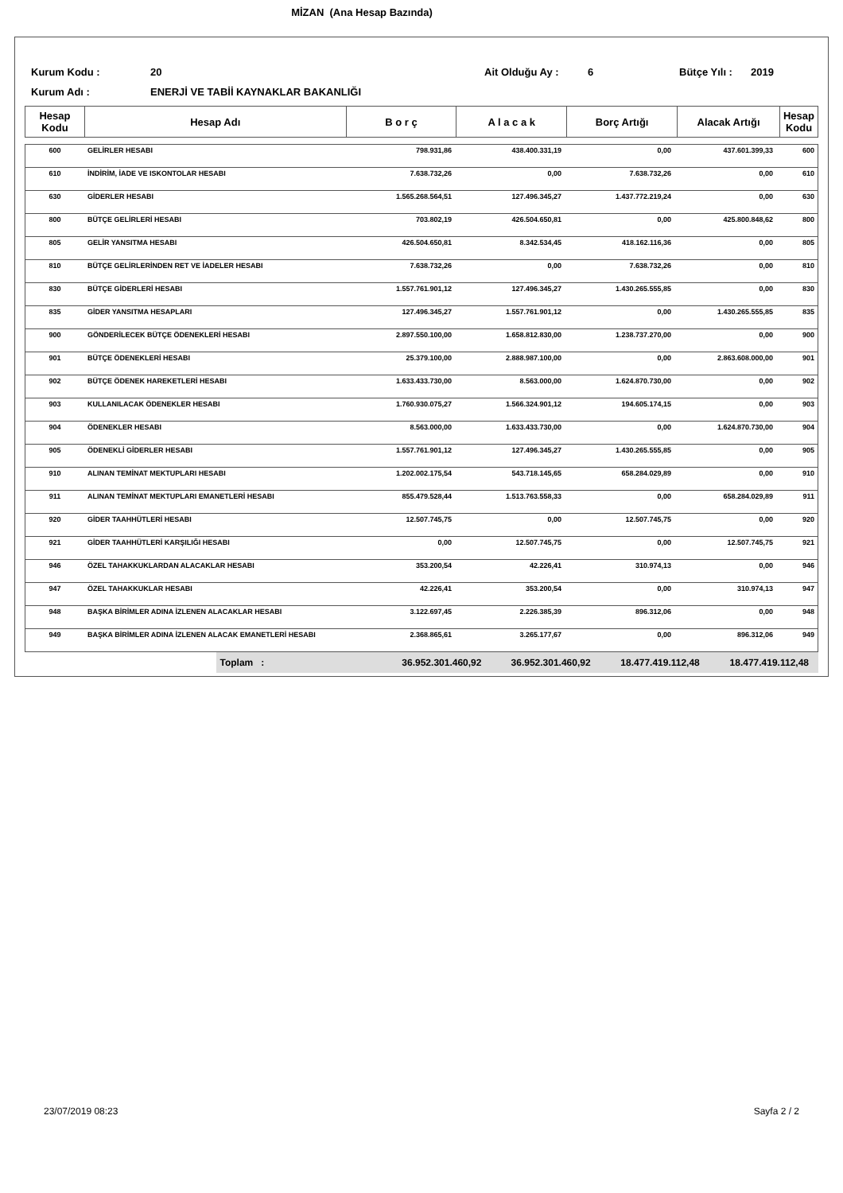MİZAN (Ana Hesap Bazında)
Kurum Kodu : 20 Ait Olduğu Ay : 6 Bütçe Yılı : 2019
Kurum Adı : ENERJİ VE TABİİ KAYNAKLAR BAKANLIĞI
| Hesap Kodu | Hesap Adı | B o r ç | A l a c a k | Borç Artığı | Alacak Artığı | Hesap Kodu |
| --- | --- | --- | --- | --- | --- | --- |
| 600 | GELİRLER HESABI | 798.931,86 | 438.400.331,19 | 0,00 | 437.601.399,33 | 600 |
| 610 | İNDİRİM, İADE VE ISKONTOLAR HESABI | 7.638.732,26 | 0,00 | 7.638.732,26 | 0,00 | 610 |
| 630 | GİDERLER HESABI | 1.565.268.564,51 | 127.496.345,27 | 1.437.772.219,24 | 0,00 | 630 |
| 800 | BÜTÇE GELİRLERİ HESABI | 703.802,19 | 426.504.650,81 | 0,00 | 425.800.848,62 | 800 |
| 805 | GELİR YANSITMA HESABI | 426.504.650,81 | 8.342.534,45 | 418.162.116,36 | 0,00 | 805 |
| 810 | BÜTÇE GELİRLERİNDEN RET VE İADELER HESABI | 7.638.732,26 | 0,00 | 7.638.732,26 | 0,00 | 810 |
| 830 | BÜTÇE GİDERLERİ HESABI | 1.557.761.901,12 | 127.496.345,27 | 1.430.265.555,85 | 0,00 | 830 |
| 835 | GİDER YANSITMA HESAPLARI | 127.496.345,27 | 1.557.761.901,12 | 0,00 | 1.430.265.555,85 | 835 |
| 900 | GÖNDERİLECEK BÜTÇE ÖDENEKLERİ HESABI | 2.897.550.100,00 | 1.658.812.830,00 | 1.238.737.270,00 | 0,00 | 900 |
| 901 | BÜTÇE ÖDENEKLERİ HESABI | 25.379.100,00 | 2.888.987.100,00 | 0,00 | 2.863.608.000,00 | 901 |
| 902 | BÜTÇE ÖDENEK HAREKETLERİ HESABI | 1.633.433.730,00 | 8.563.000,00 | 1.624.870.730,00 | 0,00 | 902 |
| 903 | KULLANILACAK ÖDENEKLER HESABI | 1.760.930.075,27 | 1.566.324.901,12 | 194.605.174,15 | 0,00 | 903 |
| 904 | ÖDENEKLER HESABI | 8.563.000,00 | 1.633.433.730,00 | 0,00 | 1.624.870.730,00 | 904 |
| 905 | ÖDENEKLİ GİDERLER HESABI | 1.557.761.901,12 | 127.496.345,27 | 1.430.265.555,85 | 0,00 | 905 |
| 910 | ALINAN TEMİNAT MEKTUPLARI HESABI | 1.202.002.175,54 | 543.718.145,65 | 658.284.029,89 | 0,00 | 910 |
| 911 | ALINAN TEMİNAT MEKTUPLARI EMANETLERİ HESABI | 855.479.528,44 | 1.513.763.558,33 | 0,00 | 658.284.029,89 | 911 |
| 920 | GİDER TAAHHÜTLERİ HESABI | 12.507.745,75 | 0,00 | 12.507.745,75 | 0,00 | 920 |
| 921 | GİDER TAAHHÜTLERİ KARŞILIĞI HESABI | 0,00 | 12.507.745,75 | 0,00 | 12.507.745,75 | 921 |
| 946 | ÖZEL TAHAKKUKLARDAN ALACAKLAR HESABI | 353.200,54 | 42.226,41 | 310.974,13 | 0,00 | 946 |
| 947 | ÖZEL TAHAKKUKLAR HESABI | 42.226,41 | 353.200,54 | 0,00 | 310.974,13 | 947 |
| 948 | BAŞKA BİRİMLER ADINA İZLENEN ALACAKLAR HESABI | 3.122.697,45 | 2.226.385,39 | 896.312,06 | 0,00 | 948 |
| 949 | BAŞKA BİRİMLER ADINA İZLENEN ALACAK EMANETLERİ HESABI | 2.368.865,61 | 3.265.177,67 | 0,00 | 896.312,06 | 949 |
| | Toplam : | 36.952.301.460,92 | 36.952.301.460,92 | 18.477.419.112,48 | 18.477.419.112,48 | |
23/07/2019 08:23 Sayfa 2 / 2